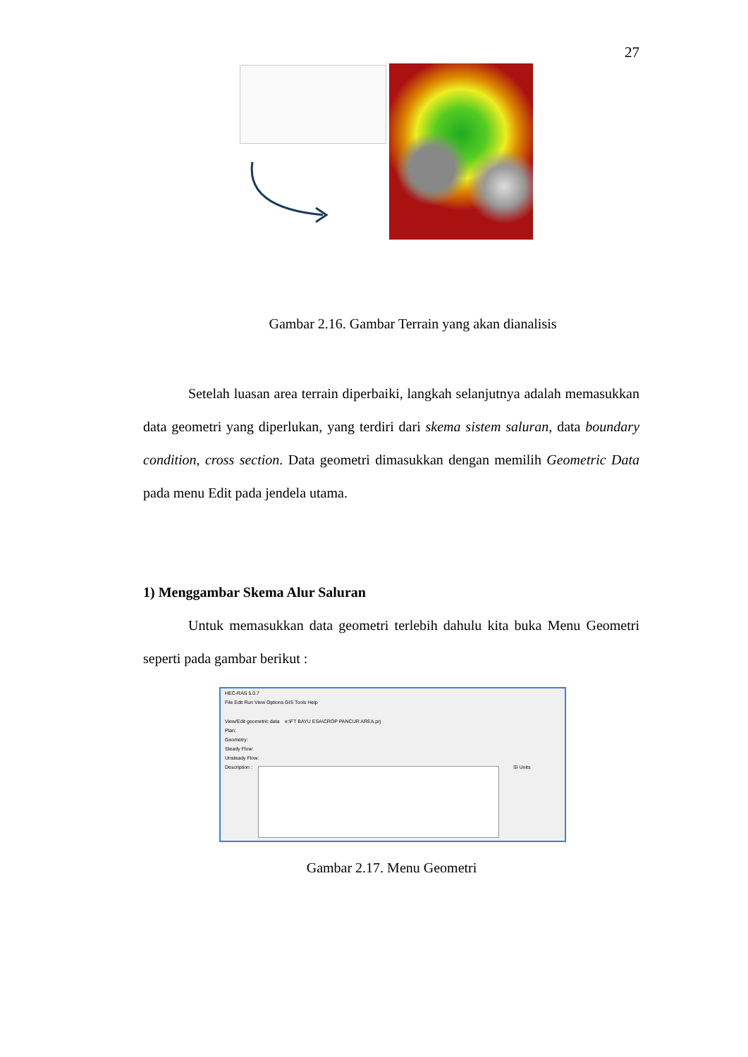27
Gambar 2.16. Gambar Terrain yang akan dianalisis
Setelah luasan area terrain diperbaiki, langkah selanjutnya adalah memasukkan data geometri yang diperlukan, yang terdiri dari skema sistem saluran, data boundary condition, cross section. Data geometri dimasukkan dengan memilih Geometric Data pada menu Edit pada jendela utama.
1) Menggambar Skema Alur Saluran
Untuk memasukkan data geometri terlebih dahulu kita buka Menu Geometri seperti pada gambar berikut :
HEC-RAS 5.0.7
File Edit Run View Options GIS Tools Help
View/Edit geometric data e:\FT BAYU ESA\CROP PANCUR AREA.prj
Plan:
Geometry:
Steady Flow:
Unsteady Flow:
Description : SI Units
Gambar 2.17. Menu Geometri